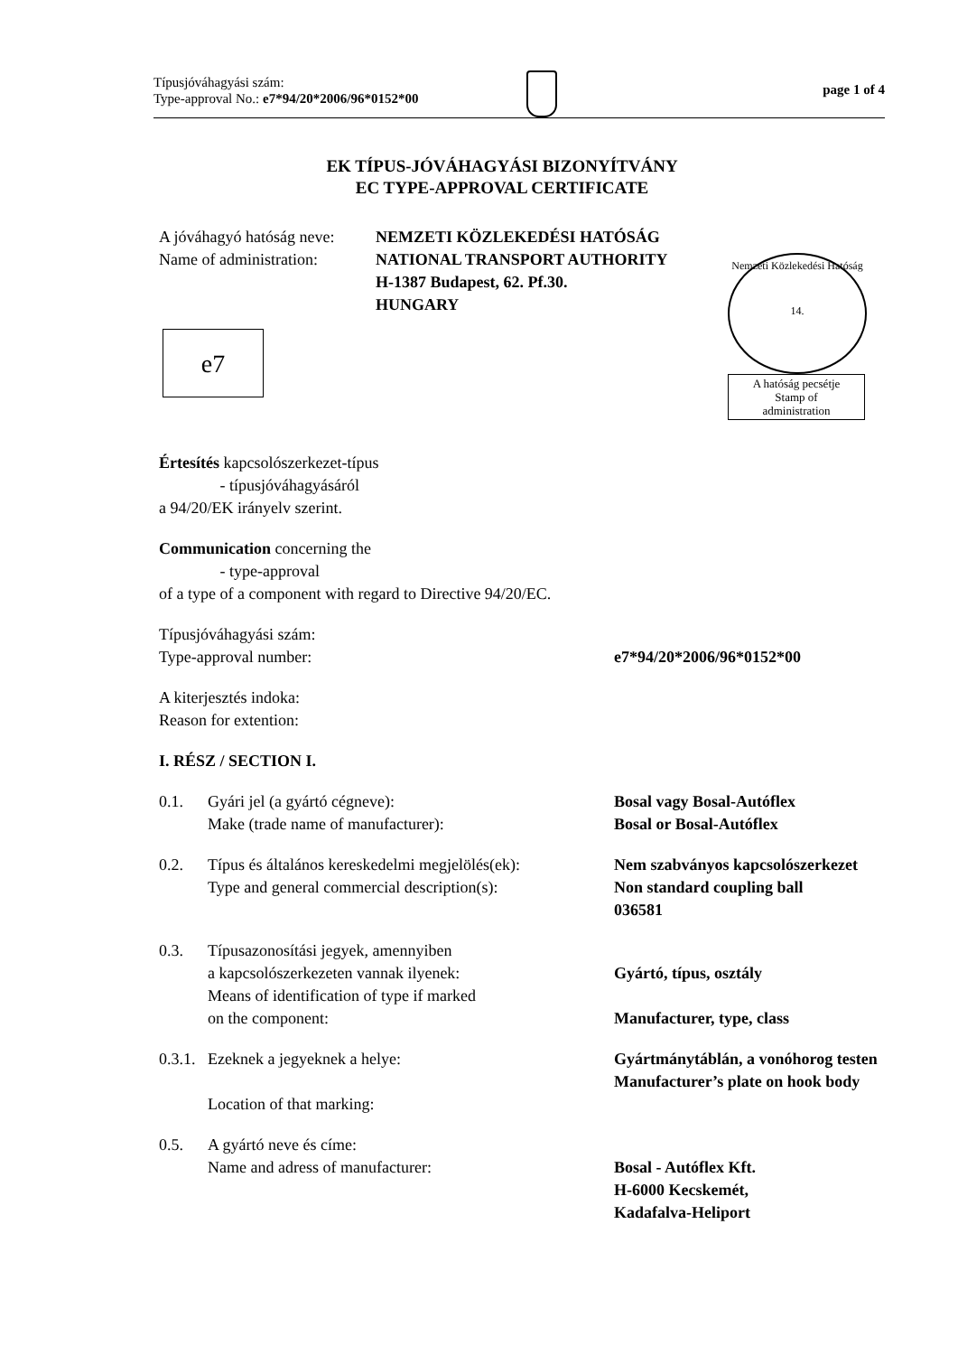Típusjóváhagyási szám:
Type-approval No.: e7*94/20*2006/96*0152*00
page 1 of 4
EK TÍPUS-JÓVÁHAGYÁSI BIZONYÍTVÁNY
EC TYPE-APPROVAL CERTIFICATE
A jóváhagyó hatóság neve:
Name of administration:
NEMZETI KÖZLEKEDÉSI HATÓSÁG
NATIONAL TRANSPORT AUTHORITY
H-1387 Budapest, 62. Pf.30.
HUNGARY
Nemzeti Közlekedési Hatóság
14.
A hatóság pecsétje
Stamp of
administration
e7
Értesítés kapcsolószerkezet-típus
- típusjóváhagyásáról
a 94/20/EK irányelv szerint.
Communication concerning the
- type-approval
of a type of a component with regard to Directive 94/20/EC.
Típusjóváhagyási szám:
Type-approval number:
e7*94/20*2006/96*0152*00
A kiterjesztés indoka:
Reason for extention:
I. RÉSZ / SECTION I.
0.1.
Gyári jel (a gyártó cégneve):
Make (trade name of manufacturer):
Bosal vagy Bosal-Autóflex
Bosal or Bosal-Autóflex
0.2.
Típus és általános kereskedelmi megjelölés(ek):
Type and general commercial description(s):
Nem szabványos kapcsolószerkezet
Non standard coupling ball
036581
0.3.
Típusazonosítási jegyek, amennyiben
a kapcsolószerkezeten vannak ilyenek:
Means of identification of type if marked
on the component:
Gyártó, típus, osztály
Manufacturer, type, class
0.3.1.
Ezeknek a jegyeknek a helye:
Location of that marking:
Gyártmánytáblán, a vonóhorog testen
Manufacturer’s plate on hook body
0.5.
A gyártó neve és címe:
Name and adress of manufacturer:
Bosal - Autóflex Kft.
H-6000 Kecskemét,
Kadafalva-Heliport